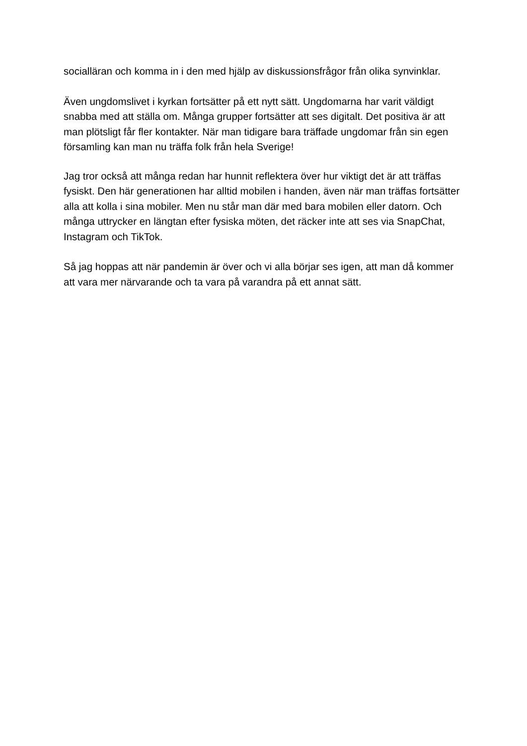socialläran och komma in i den med hjälp av diskussionsfrågor från olika synvinklar.
Även ungdomslivet i kyrkan fortsätter på ett nytt sätt. Ungdomarna har varit väldigt snabba med att ställa om. Många grupper fortsätter att ses digitalt. Det positiva är att man plötsligt får fler kontakter. När man tidigare bara träffade ungdomar från sin egen församling kan man nu träffa folk från hela Sverige!
Jag tror också att många redan har hunnit reflektera över hur viktigt det är att träffas fysiskt. Den här generationen har alltid mobilen i handen, även när man träffas fortsätter alla att kolla i sina mobiler. Men nu står man där med bara mobilen eller datorn. Och många uttrycker en längtan efter fysiska möten, det räcker inte att ses via SnapChat, Instagram och TikTok.
Så jag hoppas att när pandemin är över och vi alla börjar ses igen, att man då kommer att vara mer närvarande och ta vara på varandra på ett annat sätt.